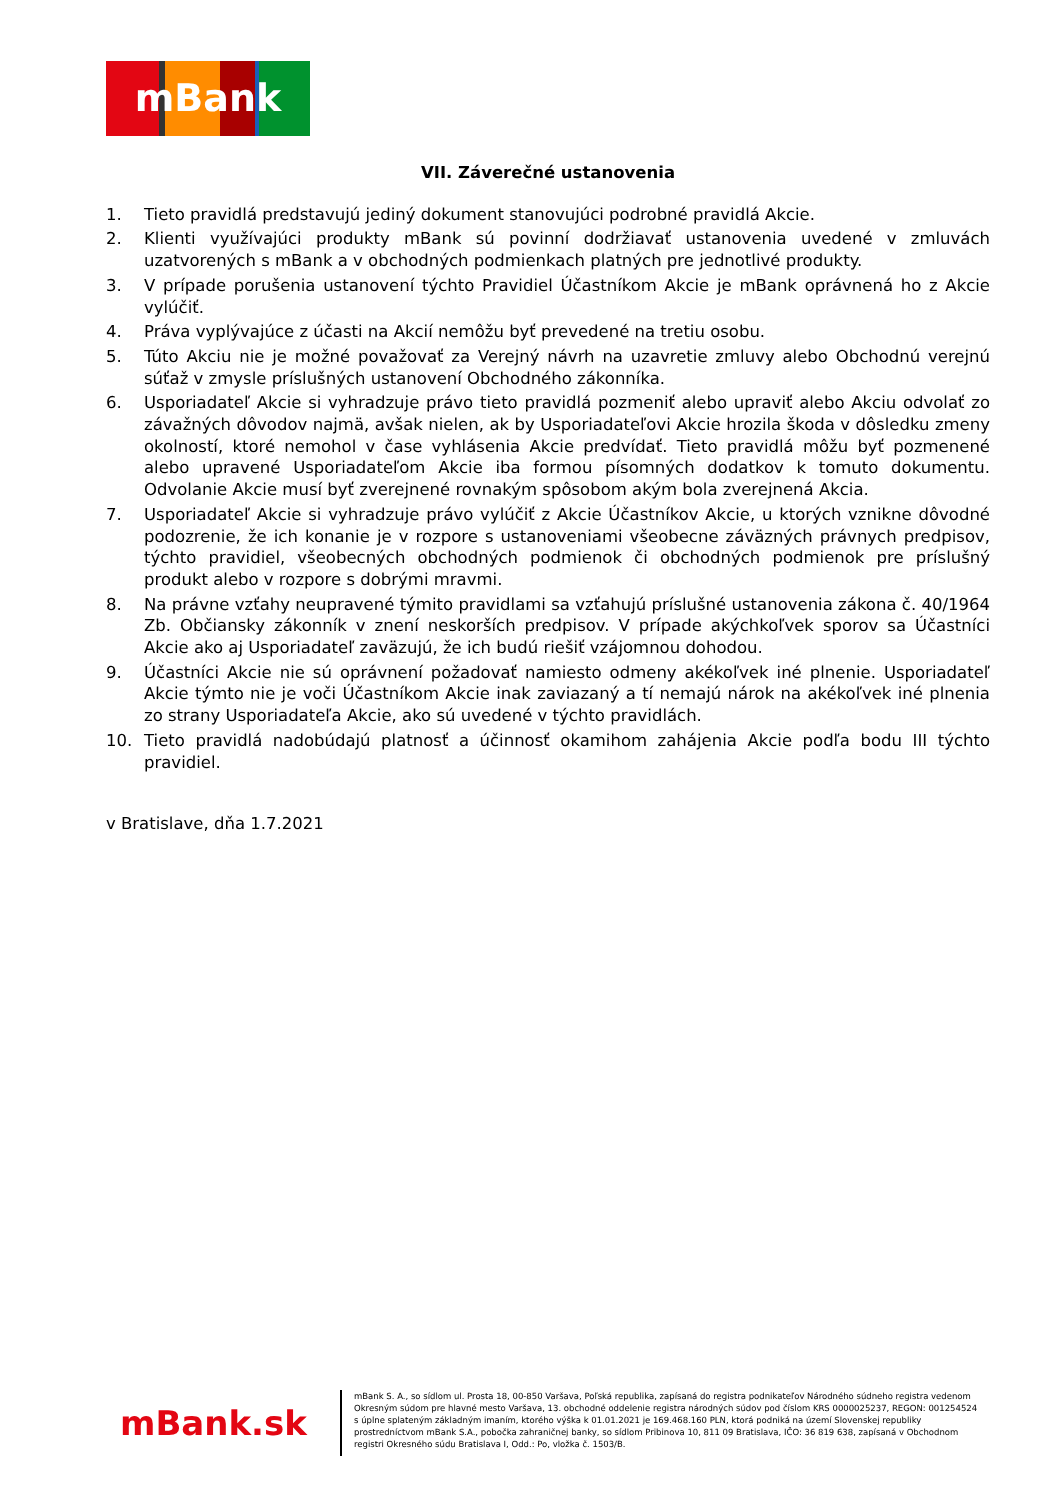mBank
VII. Záverečné ustanovenia
1. Tieto pravidlá predstavujú jediný dokument stanovujúci podrobné pravidlá Akcie.
2. Klienti využívajúci produkty mBank sú povinní dodržiavať ustanovenia uvedené v zmluvách uzatvorených s mBank a v obchodných podmienkach platných pre jednotlivé produkty.
3. V prípade porušenia ustanovení týchto Pravidiel Účastníkom Akcie je mBank oprávnená ho z Akcie vylúčiť.
4. Práva vyplývajúce z účasti na Akcií nemôžu byť prevedené na tretiu osobu.
5. Túto Akciu nie je možné považovať za Verejný návrh na uzavretie zmluvy alebo Obchodnú verejnú súťaž v zmysle príslušných ustanovení Obchodného zákonníka.
6. Usporiadateľ Akcie si vyhradzuje právo tieto pravidlá pozmeniť alebo upraviť alebo Akciu odvolať zo závažných dôvodov najmä, avšak nielen, ak by Usporiadateľovi Akcie hrozila škoda v dôsledku zmeny okolností, ktoré nemohol v čase vyhlásenia Akcie predvídať. Tieto pravidlá môžu byť pozmenené alebo upravené Usporiadateľom Akcie iba formou písomných dodatkov k tomuto dokumentu. Odvolanie Akcie musí byť zverejnené rovnakým spôsobom akým bola zverejnená Akcia.
7. Usporiadateľ Akcie si vyhradzuje právo vylúčiť z Akcie Účastníkov Akcie, u ktorých vznikne dôvodné podozrenie, že ich konanie je v rozpore s ustanoveniami všeobecne záväzných právnych predpisov, týchto pravidiel, všeobecných obchodných podmienok či obchodných podmienok pre príslušný produkt alebo v rozpore s dobrými mravmi.
8. Na právne vzťahy neupravené týmito pravidlami sa vzťahujú príslušné ustanovenia zákona č. 40/1964 Zb. Občiansky zákonník v znení neskorších predpisov. V prípade akýchkoľvek sporov sa Účastníci Akcie ako aj Usporiadateľ zaväzujú, že ich budú riešiť vzájomnou dohodou.
9. Účastníci Akcie nie sú oprávnení požadovať namiesto odmeny akékoľvek iné plnenie. Usporiadateľ Akcie týmto nie je voči Účastníkom Akcie inak zaviazaný a tí nemajú nárok na akékoľvek iné plnenia zo strany Usporiadateľa Akcie, ako sú uvedené v týchto pravidlách.
10. Tieto pravidlá nadobúdajú platnosť a účinnosť okamihom zahájenia Akcie podľa bodu III týchto pravidiel.
v Bratislave, dňa 1.7.2021
mBank.sk
mBank S. A., so sídlom ul. Prosta 18, 00-850 Varšava, Poľská republika, zapísaná do registra podnikateľov Národného súdneho registra vedenom Okresným súdom pre hlavné mesto Varšava, 13. obchodné oddelenie registra národných súdov pod číslom KRS 0000025237, REGON: 001254524 s úplne splateným základným imaním, ktorého výška k 01.01.2021 je 169.468.160 PLN, ktorá podniká na území Slovenskej republiky prostredníctvom mBank S.A., pobočka zahraničnej banky, so sídlom Pribinova 10, 811 09 Bratislava, IČO: 36 819 638, zapísaná v Obchodnom registri Okresného súdu Bratislava I, Odd.: Po, vložka č. 1503/B.